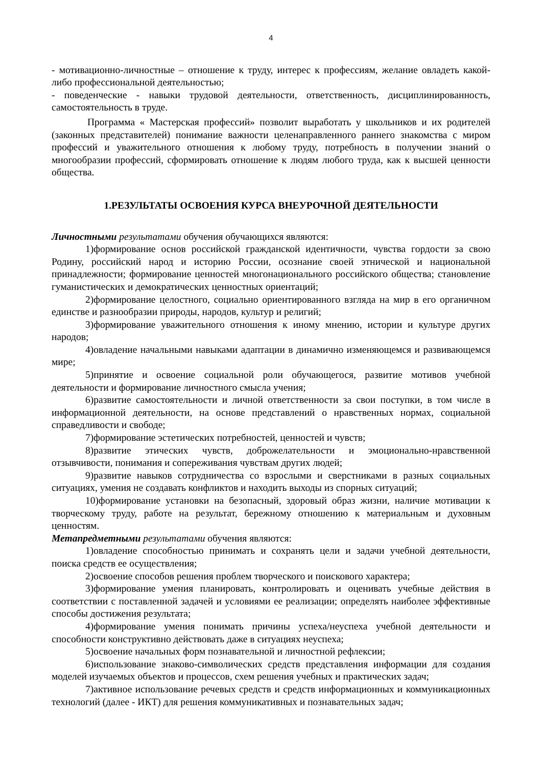4
- мотивационно-личностные – отношение к труду, интерес к профессиям, желание овладеть какой-либо профессиональной деятельностью;
- поведенческие - навыки трудовой деятельности, ответственность, дисциплинированность, самостоятельность в труде.
Программа « Мастерская профессий» позволит выработать у школьников и их родителей (законных представителей) понимание важности целенаправленного раннего знакомства с миром профессий и уважительного отношения к любому труду, потребность в получении знаний о многообразии профессий, сформировать отношение к людям любого труда, как к высшей ценности общества.
1.РЕЗУЛЬТАТЫ ОСВОЕНИЯ КУРСА ВНЕУРОЧНОЙ ДЕЯТЕЛЬНОСТИ
Личностными результатами обучения обучающихся являются:
1)формирование основ российской гражданской идентичности, чувства гордости за свою Родину, российский народ и историю России, осознание своей этнической и национальной принадлежности; формирование ценностей многонационального российского общества; становление гуманистических и демократических ценностных ориентаций;
2)формирование целостного, социально ориентированного взгляда на мир в его органичном единстве и разнообразии природы, народов, культур и религий;
3)формирование уважительного отношения к иному мнению, истории и культуре других народов;
4)овладение начальными навыками адаптации в динамично изменяющемся и развивающемся мире;
5)принятие и освоение социальной роли обучающегося, развитие мотивов учебной деятельности и формирование личностного смысла учения;
6)развитие самостоятельности и личной ответственности за свои поступки, в том числе в информационной деятельности, на основе представлений о нравственных нормах, социальной справедливости и свободе;
7)формирование эстетических потребностей, ценностей и чувств;
8)развитие этических чувств, доброжелательности и эмоционально-нравственной отзывчивости, понимания и сопереживания чувствам других людей;
9)развитие навыков сотрудничества со взрослыми и сверстниками в разных социальных ситуациях, умения не создавать конфликтов и находить выходы из спорных ситуаций;
10)формирование установки на безопасный, здоровый образ жизни, наличие мотивации к творческому труду, работе на результат, бережному отношению к материальным и духовным ценностям.
Метапредметными результатами обучения являются:
1)овладение способностью принимать и сохранять цели и задачи учебной деятельности, поиска средств ее осуществления;
2)освоение способов решения проблем творческого и поискового характера;
3)формирование умения планировать, контролировать и оценивать учебные действия в соответствии с поставленной задачей и условиями ее реализации; определять наиболее эффективные способы достижения результата;
4)формирование умения понимать причины успеха/неуспеха учебной деятельности и способности конструктивно действовать даже в ситуациях неуспеха;
5)освоение начальных форм познавательной и личностной рефлексии;
6)использование знаково-символических средств представления информации для создания моделей изучаемых объектов и процессов, схем решения учебных и практических задач;
7)активное использование речевых средств и средств информационных и коммуникационных технологий (далее - ИКТ) для решения коммуникативных и познавательных задач;